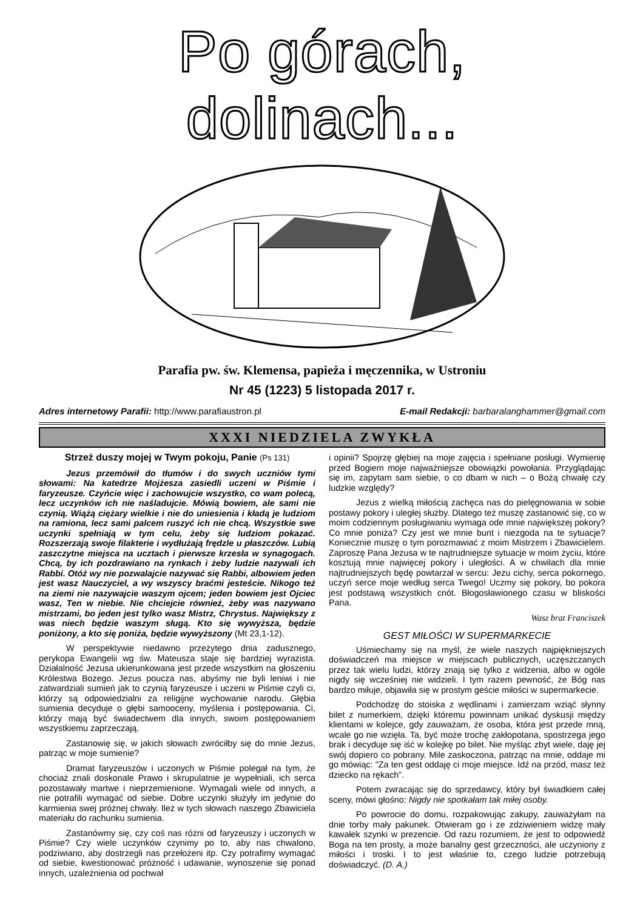Po górach, dolinach...
Parafia pw. św. Klemensa, papieża i męczennika, w Ustroniu
Nr 45 (1223) 5 listopada 2017 r.
Adres internetowy Parafii: http://www.parafiaustron.pl E-mail Redakcji: barbaralanghammer@gmail.com
XXXI NIEDZIELA ZWYKŁA
Strzeż duszy mojej w Twym pokoju, Panie (Ps 131)
Jezus przemówił do tłumów i do swych uczniów tymi słowami: Na katedrze Mojżesza zasiedli uczeni w Piśmie i faryzeusze. Czyńcie więc i zachowujcie wszystko, co wam polecą, lecz uczynków ich nie naśladujcie. Mówią bowiem, ale sami nie czynią. Wiążą ciężary wielkie i nie do uniesienia i kładą je ludziom na ramiona, lecz sami palcem ruszyć ich nie chcą. Wszystkie swe uczynki spełniają w tym celu, żeby się ludziom pokazać. Rozszerzają swoje filakterie i wydłużają frędzle u płaszczów. Lubią zaszczytne miejsca na ucztach i pierwsze krzesła w synagogach. Chcą, by ich pozdrawiano na rynkach i żeby ludzie nazywali ich Rabbi. Otóż wy nie pozwalajcie nazywać się Rabbi, albowiem jeden jest wasz Nauczyciel, a wy wszyscy braćmi jesteście. Nikogo też na ziemi nie nazywajcie waszym ojcem; jeden bowiem jest Ojciec wasz, Ten w niebie. Nie chciejcie również, żeby was nazywano mistrzami, bo jeden jest tylko wasz Mistrz, Chrystus. Największy z was niech będzie waszym sługą. Kto się wywyższa, będzie poniżony, a kto się poniża, będzie wywyższony (Mt 23,1-12).
W perspektywie niedawno przeżytego dnia zadusznego, perykopa Ewangelii wg św. Mateusza staje się bardziej wyrazista. Działalność Jezusa ukierunkowana jest przede wszystkim na głoszeniu Królestwa Bożego. Jezus poucza nas, abyśmy nie byli leniwi i nie zatwardziali sumień jak to czynią faryzeusze i uczeni w Piśmie czyli ci, którzy są odpowiedzialni za religijne wychowanie narodu. Głębia sumienia decyduje o głębi samooceny, myślenia i postępowania. Ci, którzy mają być świadectwem dla innych, swoim postępowaniem wszystkiemu zaprzeczają.
Zastanowię się, w jakich słowach zwróciłby się do mnie Jezus, patrząc w moje sumienie?
Dramat faryzeuszów i uczonych w Piśmie polegał na tym, że chociaż znali doskonale Prawo i skrupulatnie je wypełniali, ich serca pozostawały martwe i nieprzemienione. Wymagali wiele od innych, a nie potrafili wymagać od siebie. Dobre uczynki służyły im jedynie do karmienia swej próżnej chwały. Ileż w tych słowach naszego Zbawiciela materiału do rachunku sumienia.
Zastanówmy się, czy coś nas różni od faryzeuszy i uczonych w Piśmie? Czy wiele uczynków czynimy po to, aby nas chwalono, podziwiano, aby dostrzegli nas przełożeni itp. Czy potrafimy wymagać od siebie, kwestionować próżność i udawanie, wynoszenie się ponad innych, uzależnienia od pochwał
i opinii? Spojrzę głębiej na moje zajęcia i spełniane posługi. Wymienię przed Bogiem moje najważniejsze obowiązki powołania. Przyglądając się im, zapytam sam siebie, o co dbam w nich – o Bożą chwałę czy ludzkie względy?
Jezus z wielką miłością zachęca nas do pielęgnowania w sobie postawy pokory i uległej służby. Dlatego też muszę zastanowić się, co w moim codziennym posługiwaniu wymaga ode mnie największej pokory? Co mnie poniża? Czy jest we mnie bunt i niezgoda na te sytuacje? Koniecznie muszę o tym porozmawiać z moim Mistrzem i Zbawicielem. Zaproszę Pana Jezusa w te najtrudniejsze sytuacje w moim życiu, które kosztują mnie najwięcej pokory i uległości. A w chwilach dla mnie najtrudniejszych będę powtarzał w sercu: Jezu cichy, serca pokornego, uczyń serce moje według serca Twego! Uczmy się pokory, bo pokora jest podstawą wszystkich cnót. Błogosławionego czasu w bliskości Pana.
Wasz brat Franciszek
GEST MIŁOŚCI W SUPERMARKECIE
Uśmiechamy się na myśl, że wiele naszych najpiękniejszych doświadczeń ma miejsce w miejscach publicznych, uczęszczanych przez tak wielu ludzi, którzy znają się tylko z widzenia, albo w ogóle nigdy się wcześniej nie widzieli. I tym razem pewność, że Bóg nas bardzo miłuje, objawiła się w prostym geście miłości w supermarkecie.
Podchodzę do stoiska z wędlinami i zamierzam wziąć słynny bilet z numerkiem, dzięki któremu powinnam unikać dyskusji między klientami w kolejce, gdy zauważam, że osoba, która jest przede mną, wcale go nie wzięła. Ta, być może trochę zakłopotana, spostrzega jego brak i decyduje się iść w kolejkę po bilet. Nie myśląc zbyt wiele, daję jej swój dopiero co pobrany. Mile zaskoczona, patrząc na mnie, oddaje mi go mówiąc: "Za ten gest oddaję ci moje miejsce. Idź na przód, masz też dziecko na rękach”.
Potem zwracając się do sprzedawcy, który był świadkiem całej sceny, mówi głośno: Nigdy nie spotkałam tak miłej osoby.
Po powrocie do domu, rozpakowując zakupy, zauważyłam na dnie torby mały pakunek. Otwieram go i ze zdziwieniem widzę mały kawałek szynki w prezencie. Od razu rozumiem, że jest to odpowiedź Boga na ten prosty, a może banalny gest grzeczności, ale uczyniony z miłości i troski. I to jest właśnie to, czego ludzie potrzebują doświadczyć. (D. A.)